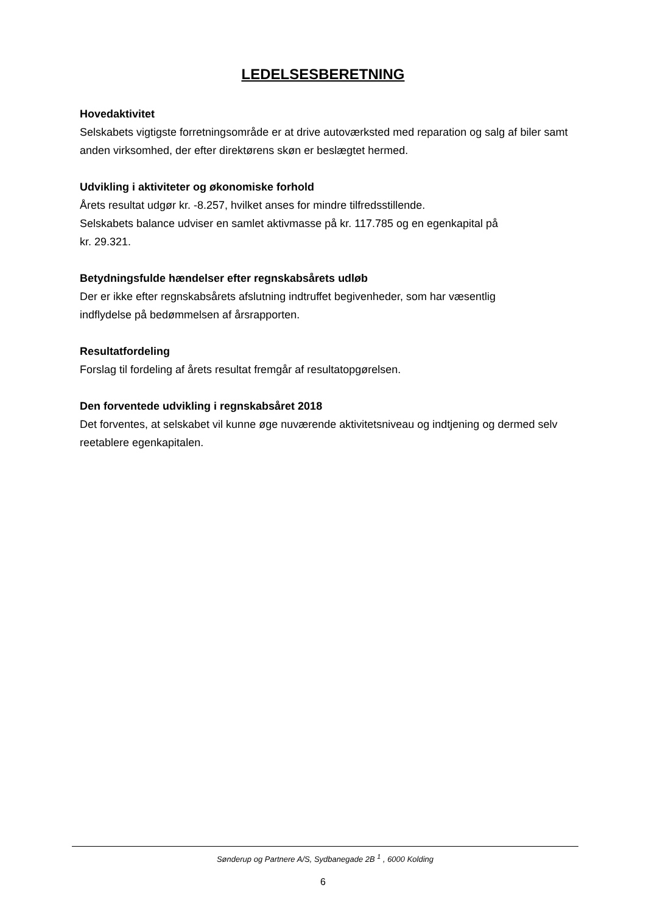LEDELSESBERETNING
Hovedaktivitet
Selskabets vigtigste forretningsområde er at drive autoværksted med reparation og salg af biler samt anden virksomhed, der efter direktørens skøn er beslægtet hermed.
Udvikling i aktiviteter og økonomiske forhold
Årets resultat udgør kr. -8.257, hvilket anses for mindre tilfredsstillende.
Selskabets balance udviser en samlet aktivmasse på kr. 117.785 og en egenkapital på
kr. 29.321.
Betydningsfulde hændelser efter regnskabsårets udløb
Der er ikke efter regnskabsårets afslutning indtruffet begivenheder, som har væsentlig
indflydelse på bedømmelsen af årsrapporten.
Resultatfordeling
Forslag til fordeling af årets resultat fremgår af resultatopgørelsen.
Den forventede udvikling i regnskabsåret 2018
Det forventes, at selskabet vil kunne øge nuværende aktivitetsniveau og indtjening og dermed selv reetablere egenkapitalen.
Sønderup og Partnere A/S, Sydbanegade 2B <sup>1</sup> , 6000 Kolding
6